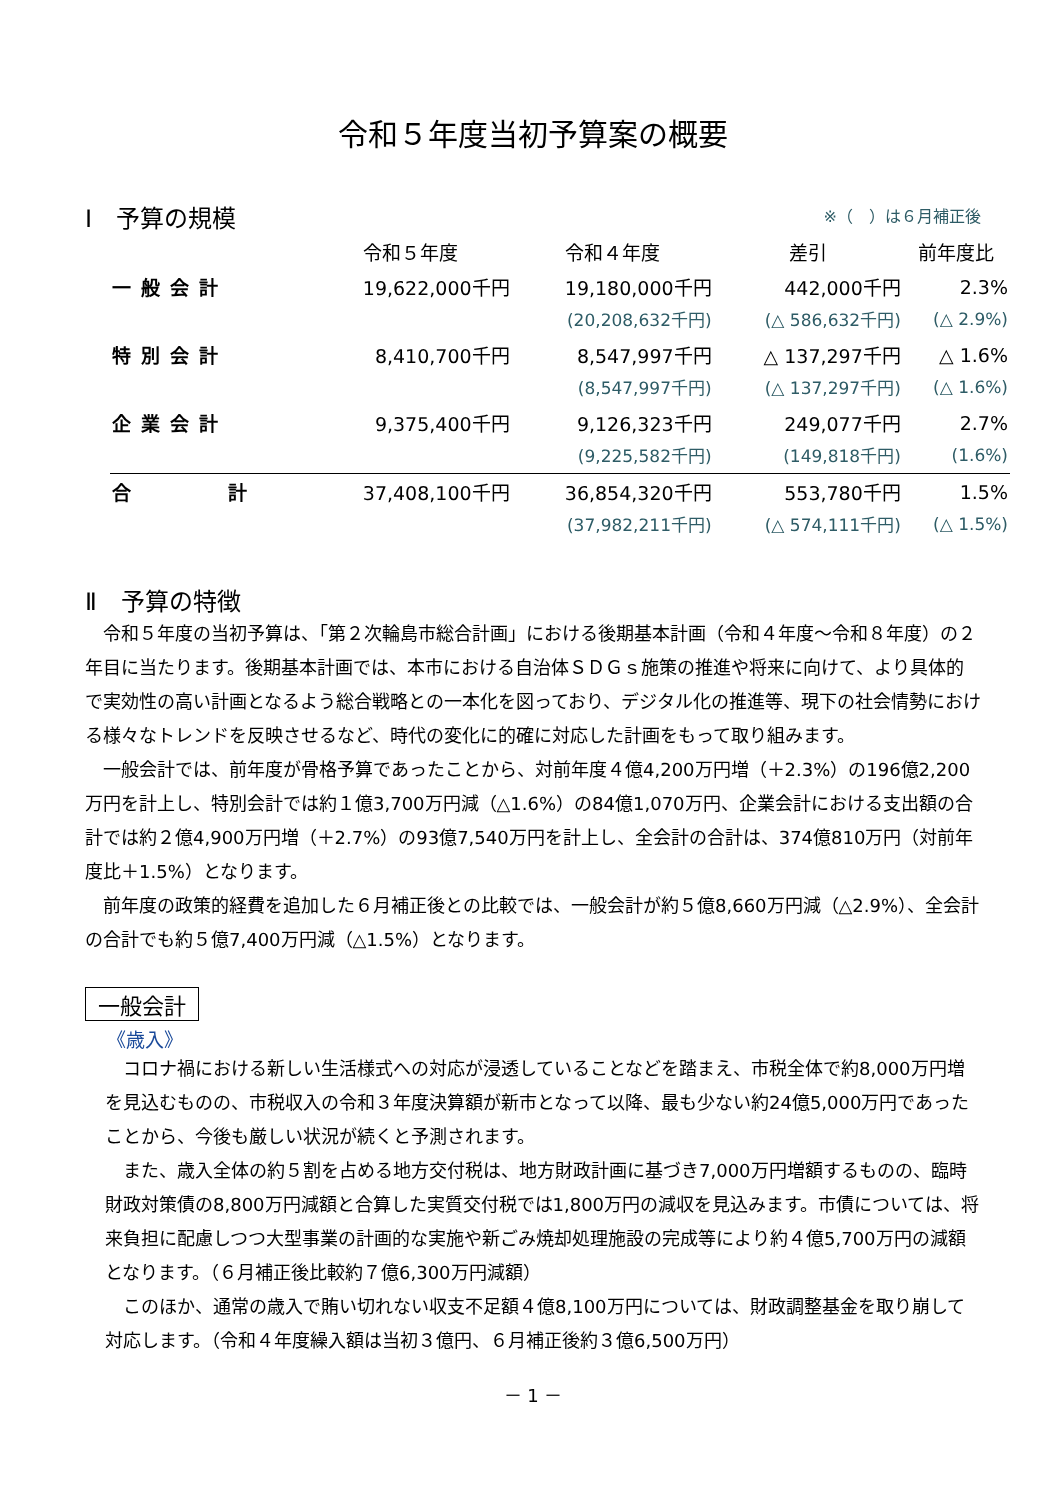令和５年度当初予算案の概要
※（　）は６月補正後
Ⅰ　予算の規模
| | 令和５年度 | 令和４年度 | 差引 | 前年度比 |
| --- | --- | --- | --- | --- |
| 一般会計 | 19,622,000千円 | 19,180,000千円 | 442,000千円 | 2.3% |
| | | (20,208,632千円) | (△ 586,632千円) | (△ 2.9%) |
| 特別会計 | 8,410,700千円 | 8,547,997千円 | △ 137,297千円 | △ 1.6% |
| | | (8,547,997千円) | (△ 137,297千円) | (△ 1.6%) |
| 企業会計 | 9,375,400千円 | 9,126,323千円 | 249,077千円 | 2.7% |
| | | (9,225,582千円) | (149,818千円) | (1.6%) |
| 合 計 | 37,408,100千円 | 36,854,320千円 | 553,780千円 | 1.5% |
| | | (37,982,211千円) | (△ 574,111千円) | (△ 1.5%) |
Ⅱ　予算の特徴
令和５年度の当初予算は、「第２次輪島市総合計画」における後期基本計画（令和４年度～令和８年度）の２年目に当たります。後期基本計画では、本市における自治体ＳＤＧｓ施策の推進や将来に向けて、より具体的で実効性の高い計画となるよう総合戦略との一本化を図っており、デジタル化の推進等、現下の社会情勢における様々なトレンドを反映させるなど、時代の変化に的確に対応した計画をもって取り組みます。
一般会計では、前年度が骨格予算であったことから、対前年度４億4,200万円増（＋2.3%）の196億2,200万円を計上し、特別会計では約１億3,700万円減（△1.6%）の84億1,070万円、企業会計における支出額の合計では約２億4,900万円増（＋2.7%）の93億7,540万円を計上し、全会計の合計は、374億810万円（対前年度比＋1.5%）となります。
前年度の政策的経費を追加した６月補正後との比較では、一般会計が約５億8,660万円減（△2.9%）、全会計の合計でも約５億7,400万円減（△1.5%）となります。
一般会計
《歳入》
コロナ禍における新しい生活様式への対応が浸透していることなどを踏まえ、市税全体で約8,000万円増を見込むものの、市税収入の令和３年度決算額が新市となって以降、最も少ない約24億5,000万円であったことから、今後も厳しい状況が続くと予測されます。
また、歳入全体の約５割を占める地方交付税は、地方財政計画に基づき7,000万円増額するものの、臨時財政対策債の8,800万円減額と合算した実質交付税では1,800万円の減収を見込みます。市債については、将来負担に配慮しつつ大型事業の計画的な実施や新ごみ焼却処理施設の完成等により約４億5,700万円の減額となります。（６月補正後比較約７億6,300万円減額）
このほか、通常の歳入で賄い切れない収支不足額４億8,100万円については、財政調整基金を取り崩して対応します。（令和４年度繰入額は当初３億円、６月補正後約３億6,500万円）
－ 1 －